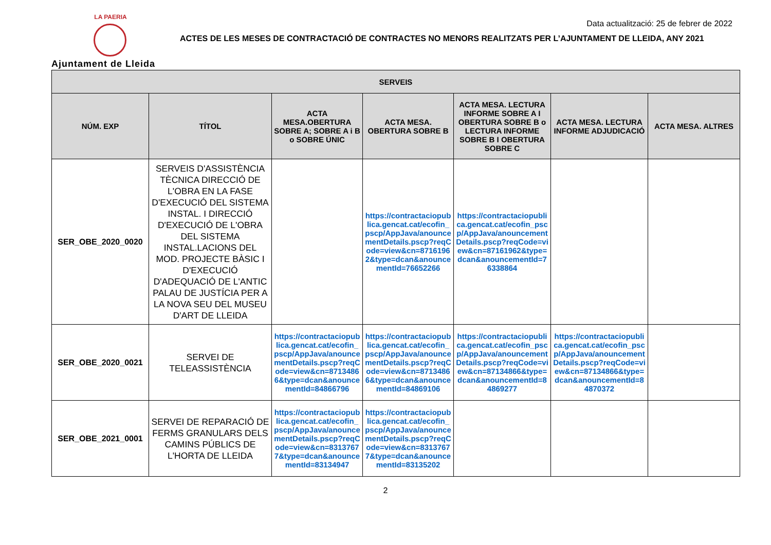LA PAERIA
Ajuntament de Lleida
Data actualització: 25 de febrer de 2022
ACTES DE LES MESES DE CONTRACTACIÓ DE CONTRACTES NO MENORS REALITZATS PER L’AJUNTAMENT DE LLEIDA, ANY 2021
| SERVEIS | | | | | | |
| --- | --- | --- | --- | --- | --- | --- |
| NÚM. EXP | TÍTOL | ACTA MESA.OBERTURA SOBRE A; SOBRE A i B o SOBRE ÚNIC | ACTA MESA. OBERTURA SOBRE B | ACTA MESA. LECTURA INFORME SOBRE A I OBERTURA SOBRE B o LECTURA INFORME SOBRE B I OBERTURA SOBRE C | ACTA MESA. LECTURA INFORME ADJUDICACIÓ | ACTA MESA. ALTRES |
| SER_OBE_2020_0020 | SERVEIS D'ASSISTÈNCIA TÈCNICA DIRECCIÓ DE L'OBRA EN LA FASE D'EXECUCIÓ DEL SISTEMA INSTAL. I DIRECCIÓ D'EXECUCIÓ DE L'OBRA DEL SISTEMA INSTAL.LACIONS DEL MOD. PROJECTE BÀSIC I D'EXECUCIÓ D'ADEQUACIÓ DE L'ANTIC PALAU DE JUSTÍCIA PER A LA NOVA SEU DEL MUSEU D'ART DE LLEIDA | | https://contractaciopublica.gencat.cat/ecofin_pscp/AppJava/anouncementDetails.pscp?reqCode=view&cn=87161962&type=dcan&anouncementId=76652266 | https://contractaciopublica.gencat.cat/ecofin_pscp/AppJava/anouncementDetails.pscp?reqCode=view&cn=87161962&type=dcan&anouncementId=76338864 | | |
| SER_OBE_2020_0021 | SERVEI DE TELEASSISTÈNCIA | https://contractaciopublica.gencat.cat/ecofin_pscp/AppJava/anouncementDetails.pscp?reqCode=view&cn=87134866&type=dcan&anouncementId=84866796 | https://contractaciopublica.gencat.cat/ecofin_pscp/AppJava/anouncementDetails.pscp?reqCode=view&cn=87134866&type=dcan&anouncementId=84869106 | https://contractaciopublica.gencat.cat/ecofin_pscp/AppJava/anouncementDetails.pscp?reqCode=view&cn=87134866&type=dcan&anouncementId=84869277 | https://contractaciopublica.gencat.cat/ecofin_pscp/AppJava/anouncementDetails.pscp?reqCode=view&cn=87134866&type=dcan&anouncementId=84870372 | |
| SER_OBE_2021_0001 | SERVEI DE REPARACIÓ DE FERMS GRANULARS DELS CAMINS PÚBLICS DE L'HORTA DE LLEIDA | https://contractaciopublica.gencat.cat/ecofin_pscp/AppJava/anouncementDetails.pscp?reqCode=view&cn=83137677&type=dcan&anouncementId=83134947 | https://contractaciopublica.gencat.cat/ecofin_pscp/AppJava/anouncementDetails.pscp?reqCode=view&cn=83137677&type=dcan&anouncementId=83135202 | | | |
2